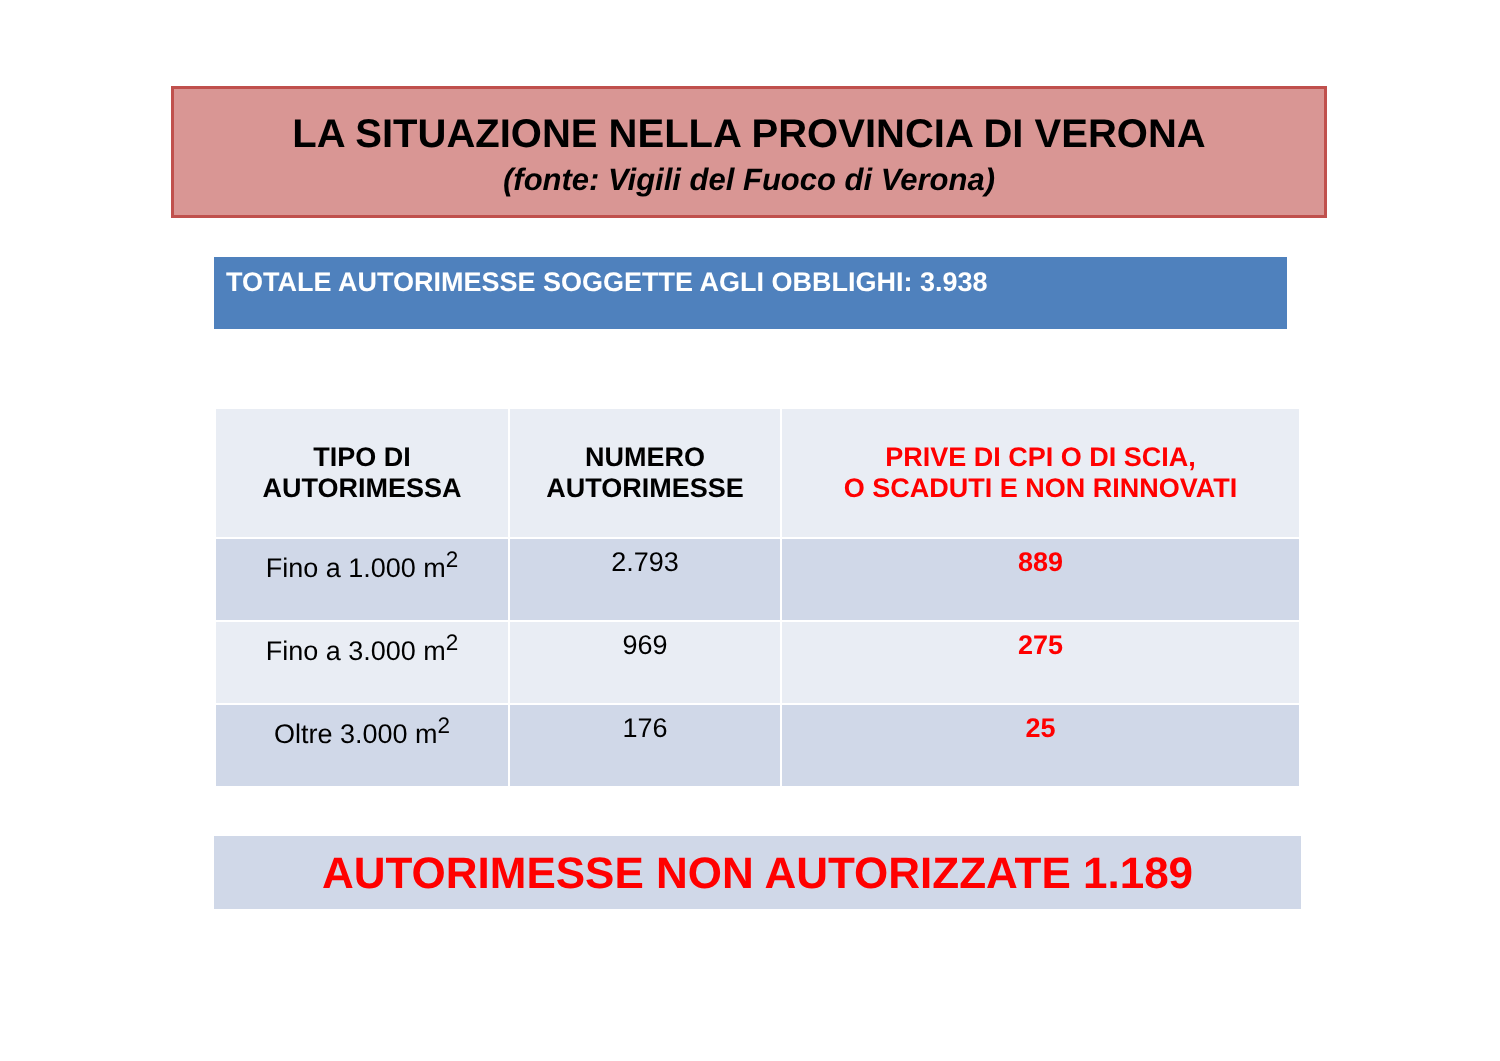LA SITUAZIONE NELLA PROVINCIA DI VERONA
(fonte: Vigili del Fuoco di Verona)
TOTALE AUTORIMESSE SOGGETTE AGLI OBBLIGHI: 3.938
| TIPO DI AUTORIMESSA | NUMERO AUTORIMESSE | PRIVE DI CPI O DI SCIA, O SCADUTI E NON RINNOVATI |
| --- | --- | --- |
| Fino a 1.000 m<sup>2</sup> | 2.793 | 889 |
| Fino a 3.000 m<sup>2</sup> | 969 | 275 |
| Oltre 3.000 m<sup>2</sup> | 176 | 25 |
AUTORIMESSE NON AUTORIZZATE 1.189